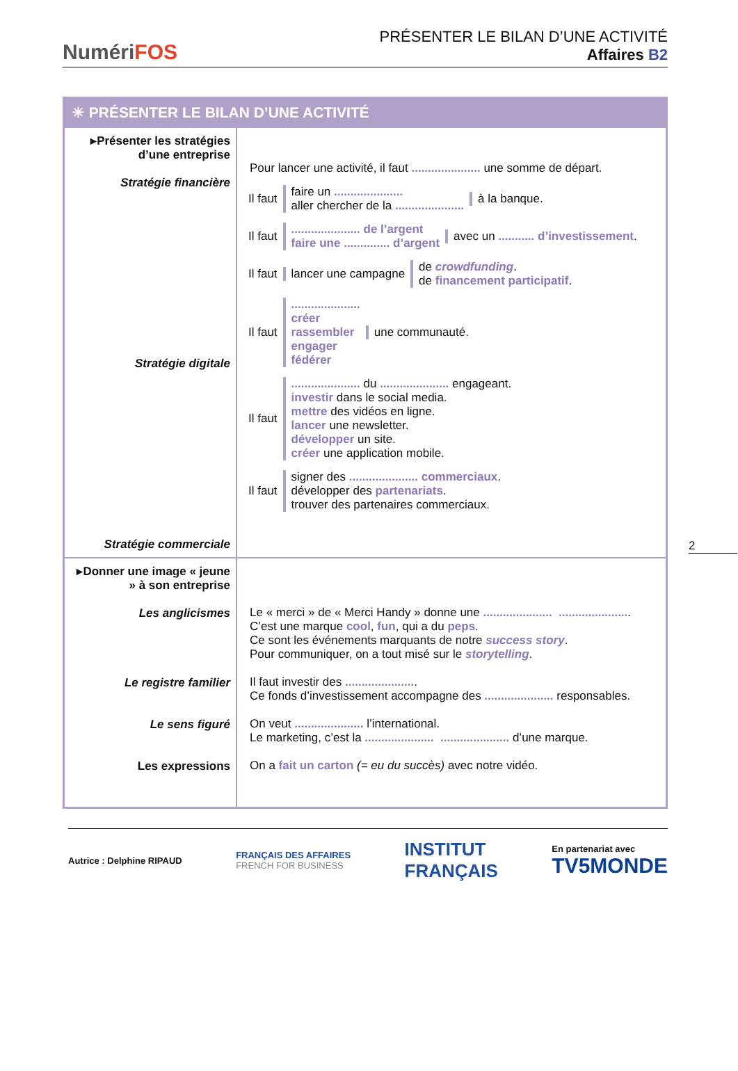NumériFOS
PRÉSENTER LE BILAN D’UNE ACTIVITÉ
Affaires B2
2
| ☀ PRÉSENTER LE BILAN D’UNE ACTIVITÉ | |
| --- | --- |
| ▸Présenter les stratégies d’une entreprise Stratégie financière Stratégie digitale Stratégie commerciale | Pour lancer une activité, il faut ..................... une somme de départ. Il faut faire un ..................... aller chercher de la ..................... à la banque. Il faut ..................... de l’argent faire une .............. d’argent avec un ........... d’investissement . Il faut lancer une campagne de crowdfunding . de financement participatif . Il faut ..................... créer rassembler engager fédérer une communauté. Il faut ..................... du ..................... engageant. investir dans le social media. mettre des vidéos en ligne. lancer une newsletter. développer un site. créer une application mobile. Il faut signer des ..................... commerciaux . développer des partenariats . trouver des partenaires commerciaux. |
| ▸Donner une image « jeune » à son entreprise Les anglicismes Le registre familier Le sens figuré Les expressions | Le « merci » de « Merci Handy » donne une ..................... ..................... . C’est une marque cool , fun , qui a du peps . Ce sont les événements marquants de notre success story . Pour communiquer, on a tout misé sur le storytelling . Il faut investir des ..................... . Ce fonds d’investissement accompagne des ..................... responsables. On veut ..................... l’international. Le marketing, c’est la ..................... ..................... d’une marque. On a fait un carton (= eu du succès) avec notre vidéo. |
Autrice : Delphine RIPAUD FRANÇAIS DES AFFAIRES
FRENCH FOR BUSINESS INSTITUT
FRANÇAIS En partenariat avec
TV5MONDE